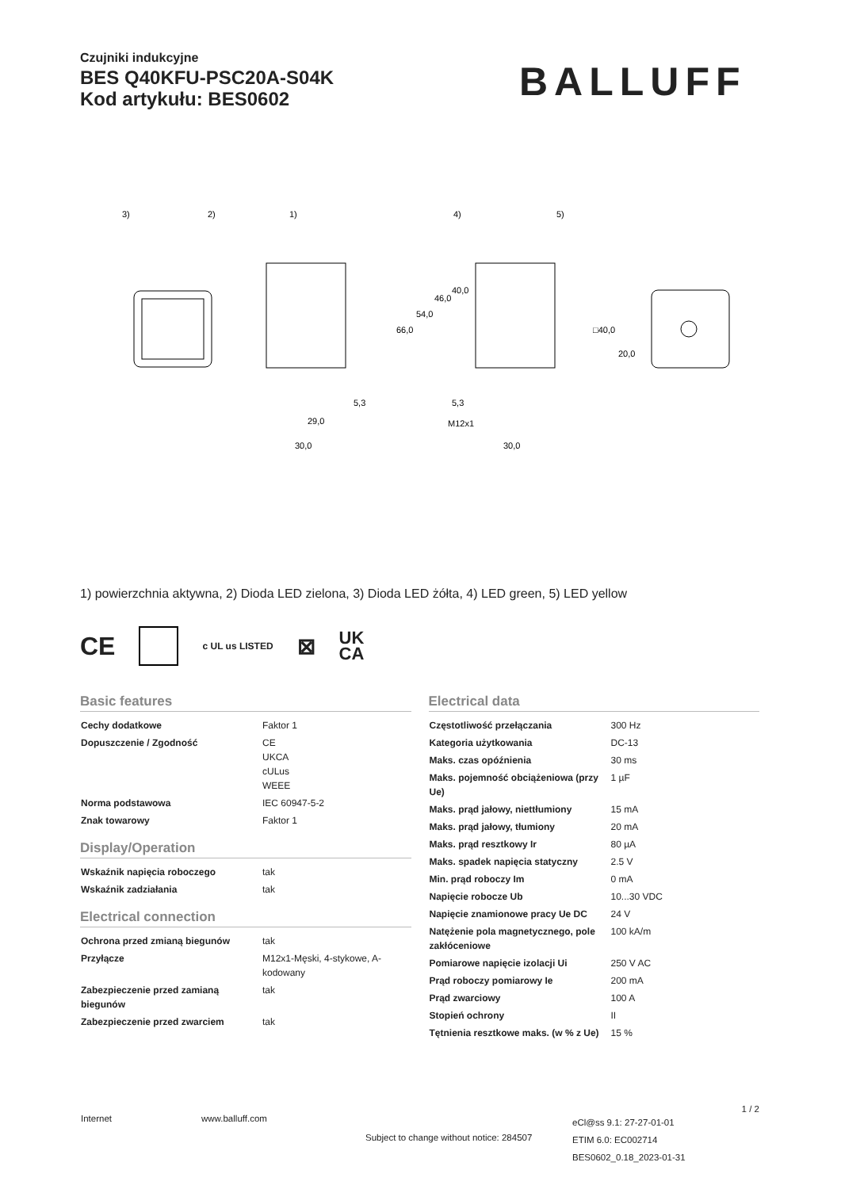Czujniki indukcyjne
BES Q40KFU-PSC20A-S04K
Kod artykułu: BES0602
BALLUFF
3)
2)
1)
4)
5)
29,0
30,0
5,3
5,3
M12x1
30,0
66,0
54,0
46,0
40,0
□40,0
20,0
1) powierzchnia aktywna, 2) Dioda LED zielona, 3) Dioda LED żółta, 4) LED green, 5) LED yellow
CE c UL us LISTED ⊠ UK
CA
Basic features
| Cechy dodatkowe | Faktor 1 |
| Dopuszczenie / Zgodność | CE UKCA cULus WEEE |
| Norma podstawowa | IEC 60947-5-2 |
| Znak towarowy | Faktor 1 |
Display/Operation
| Wskaźnik napięcia roboczego | tak |
| Wskaźnik zadziałania | tak |
Electrical connection
| Ochrona przed zmianą biegunów | tak |
| Przyłącze | M12x1-Męski, 4-stykowe, A-kodowany |
| Zabezpieczenie przed zamianą biegunów | tak |
| Zabezpieczenie przed zwarciem | tak |
Electrical data
| Częstotliwość przełączania | 300 Hz |
| Kategoria użytkowania | DC-13 |
| Maks. czas opóźnienia | 30 ms |
| Maks. pojemność obciążeniowa (przy Ue) | 1 µF |
| Maks. prąd jałowy, niettłumiony | 15 mA |
| Maks. prąd jałowy, tłumiony | 20 mA |
| Maks. prąd resztkowy Ir | 80 µA |
| Maks. spadek napięcia statyczny | 2.5 V |
| Min. prąd roboczy Im | 0 mA |
| Napięcie robocze Ub | 10...30 VDC |
| Napięcie znamionowe pracy Ue DC | 24 V |
| Natężenie pola magnetycznego, pole zakłóceniowe | 100 kA/m |
| Pomiarowe napięcie izolacji Ui | 250 V AC |
| Prąd roboczy pomiarowy Ie | 200 mA |
| Prąd zwarciowy | 100 A |
| Stopień ochrony | II |
| Tętnienia resztkowe maks. (w % z Ue) | 15 % |
Internet www.balluff.com
Subject to change without notice: 284507
eCl@ss 9.1: 27-27-01-01
ETIM 6.0: EC002714
BES0602_0.18_2023-01-31
1 / 2